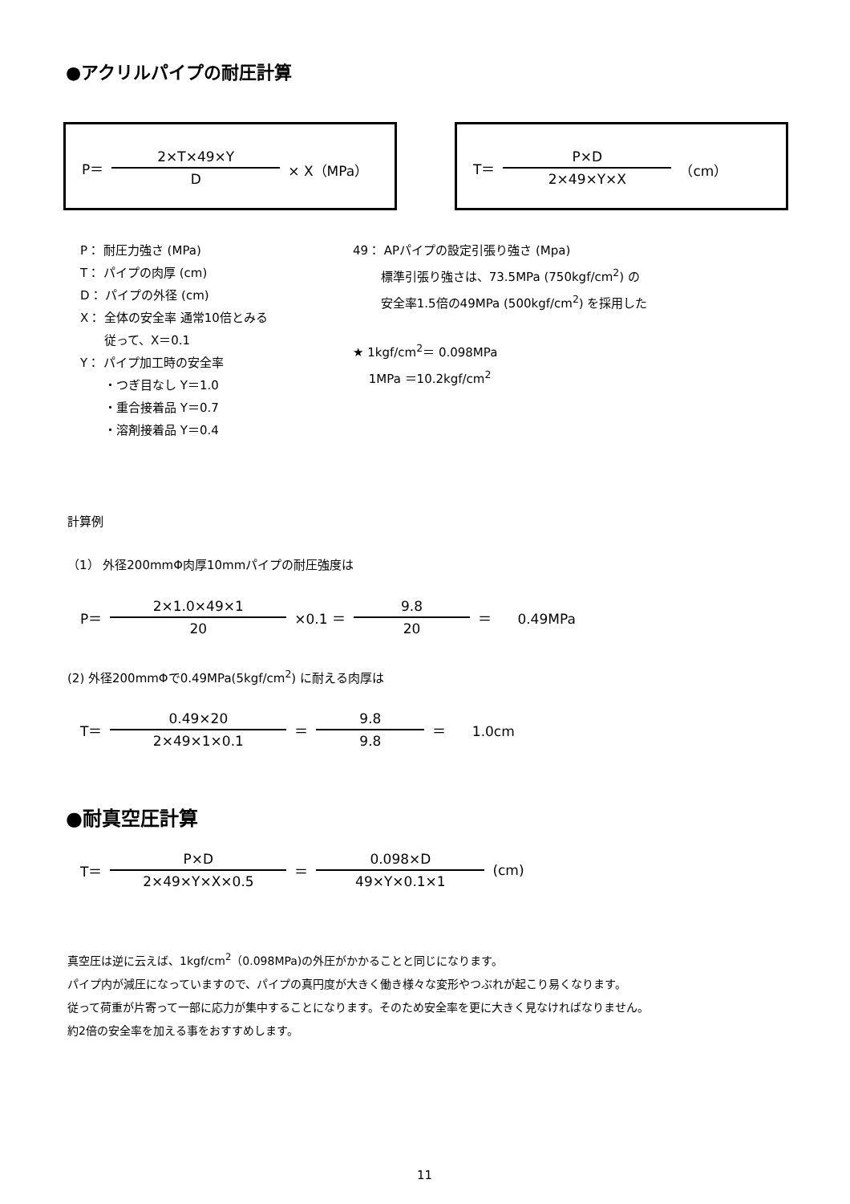●アクリルパイプの耐圧計算
P＝ 2×T×49×Y D × X（MPa） T＝ P×D 2×49×Y×X （cm）
P： 耐圧力強さ (MPa)
T： パイプの肉厚 (cm)
D： パイプの外径 (cm)
X： 全体の安全率 通常10倍とみる
　　従って、X＝0.1
Y： パイプ加工時の安全率
　　・つぎ目なし Y＝1.0
　　・重合接着品 Y＝0.7
　　・溶剤接着品 Y＝0.4
49： APパイプの設定引張り強さ (Mpa)
　　 標準引張り強さは、73.5MPa (750kgf/cm<sup>2</sup>) の
　　 安全率1.5倍の49MPa (500kgf/cm<sup>2</sup>) を採用した
★ 1kgf/cm<sup>2</sup>＝ 0.098MPa
　 1MPa ＝10.2kgf/cm<sup>2</sup>
計算例
（1） 外径200mmΦ肉厚10mmパイプの耐圧強度は
P＝ 2×1.0×49×1 20 ×0.1 ＝ 9.8 20 ＝ 0.49MPa
(2) 外径200mmΦで0.49MPa(5kgf/cm<sup>2</sup>) に耐える肉厚は
T＝ 0.49×20 2×49×1×0.1 ＝ 9.8 9.8 ＝ 1.0cm
●耐真空圧計算
T＝ P×D 2×49×Y×X×0.5 ＝ 0.098×D 49×Y×0.1×1 (cm)
真空圧は逆に云えば、1kgf/cm<sup>2</sup>（0.098MPa)の外圧がかかることと同じになります。
パイプ内が減圧になっていますので、パイプの真円度が大きく働き様々な変形やつぶれが起こり易くなります。
従って荷重が片寄って一部に応力が集中することになります。そのため安全率を更に大きく見なければなりません。
約2倍の安全率を加える事をおすすめします。
11